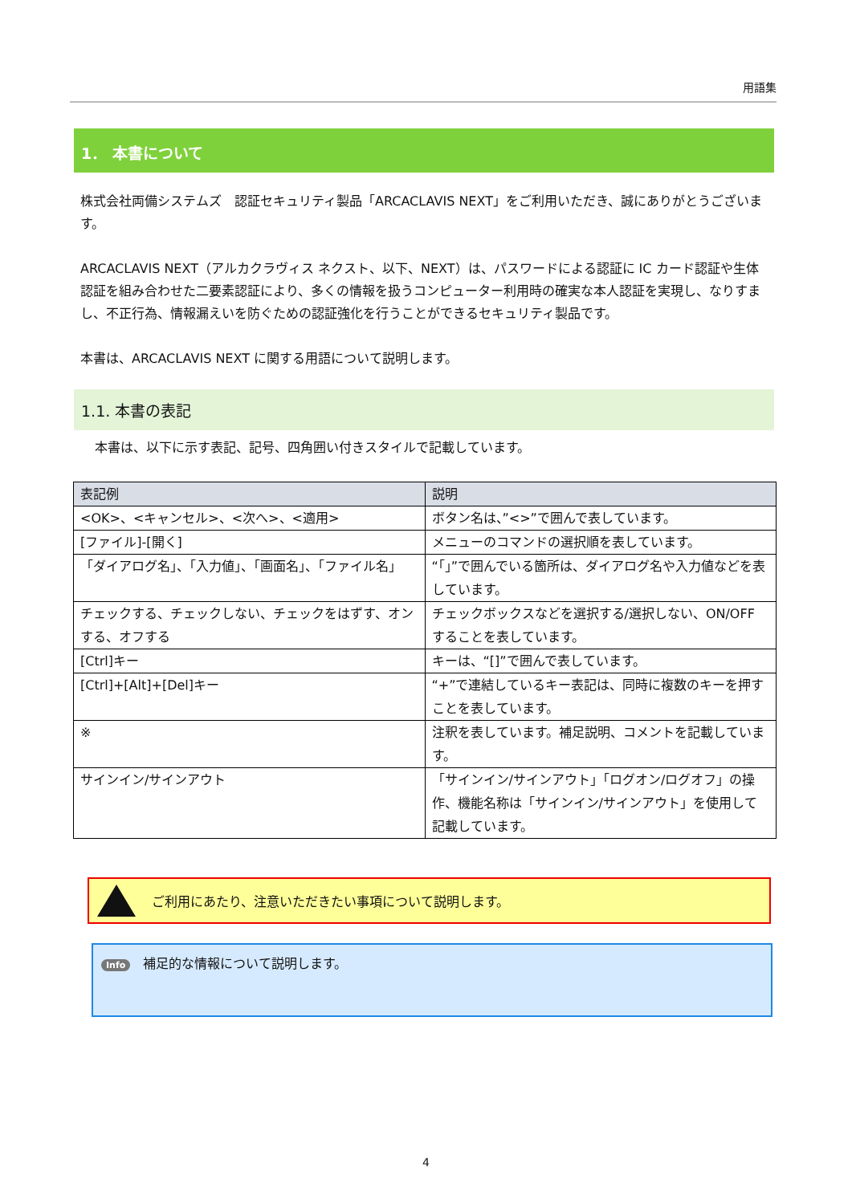用語集
1． 本書について
株式会社両備システムズ　認証セキュリティ製品「ARCACLAVIS NEXT」をご利用いただき、誠にありがとうございます。
ARCACLAVIS NEXT（アルカクラヴィス ネクスト、以下、NEXT）は、パスワードによる認証に IC カード認証や生体認証を組み合わせた二要素認証により、多くの情報を扱うコンピューター利用時の確実な本人認証を実現し、なりすまし、不正行為、情報漏えいを防ぐための認証強化を行うことができるセキュリティ製品です。
本書は、ARCACLAVIS NEXT に関する用語について説明します。
1.1. 本書の表記
本書は、以下に示す表記、記号、四角囲い付きスタイルで記載しています。
| 表記例 | 説明 |
| --- | --- |
| <OK>、<キャンセル>、<次へ>、<適用> | ボタン名は、”<>”で囲んで表しています。 |
| [ファイル]-[開く] | メニューのコマンドの選択順を表しています。 |
| 「ダイアログ名」、「入力値」、「画面名」、「ファイル名」 | “「」”で囲んでいる箇所は、ダイアログ名や入力値などを表しています。 |
| チェックする、チェックしない、チェックをはずす、オンする、オフする | チェックボックスなどを選択する/選択しない、ON/OFF することを表しています。 |
| [Ctrl]キー | キーは、“[]”で囲んで表しています。 |
| [Ctrl]+[Alt]+[Del]キー | “+”で連結しているキー表記は、同時に複数のキーを押すことを表しています。 |
| ※ | 注釈を表しています。補足説明、コメントを記載しています。 |
| サインイン/サインアウト | 「サインイン/サインアウト」「ログオン/ログオフ」の操作、機能名称は「サインイン/サインアウト」を使用して記載しています。 |
ご利用にあたり、注意いただきたい事項について説明します。
Info 補足的な情報について説明します。
4